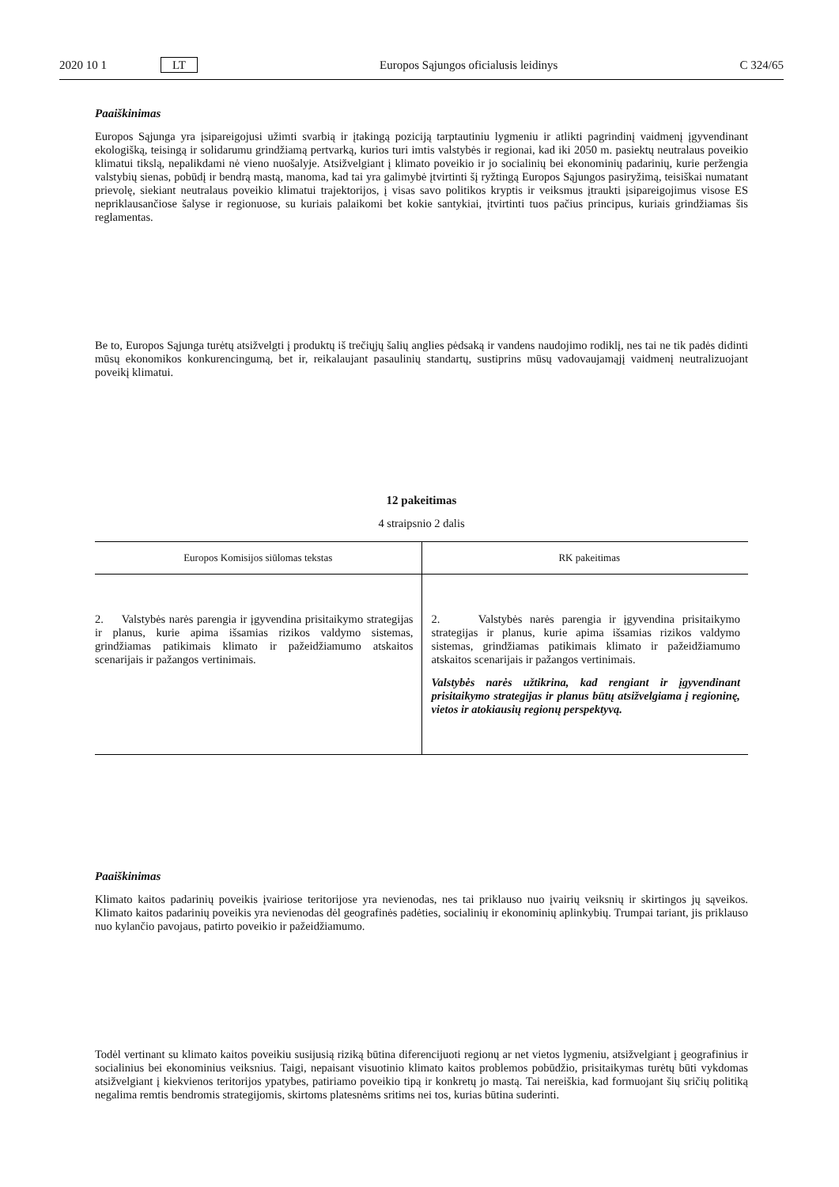2020 10 1 LT Europos Sąjungos oficialusis leidinys C 324/65
Paaiškinimas
Europos Sąjunga yra įsipareigojusi užimti svarbią ir įtakingą poziciją tarptautiniu lygmeniu ir atlikti pagrindinį vaidmenį įgyvendinant ekologišką, teisingą ir solidarumu grindžiamą pertvarką, kurios turi imtis valstybės ir regionai, kad iki 2050 m. pasiektų neutralaus poveikio klimatui tikslą, nepalikdami nė vieno nuošalyje. Atsižvelgiant į klimato poveikio ir jo socialinių bei ekonominių padarinių, kurie peržengia valstybių sienas, pobūdį ir bendrą mastą, manoma, kad tai yra galimybė įtvirtinti šį ryžtingą Europos Sąjungos pasiryžimą, teisiškai numatant prievolę, siekiant neutralaus poveikio klimatui trajektorijos, į visas savo politikos kryptis ir veiksmus įtraukti įsipareigojimus visose ES nepriklausančiose šalyse ir regionuose, su kuriais palaikomi bet kokie santykiai, įtvirtinti tuos pačius principus, kuriais grindžiamas šis reglamentas.
Be to, Europos Sąjunga turėtų atsižvelgti į produktų iš trečiųjų šalių anglies pėdsaką ir vandens naudojimo rodiklį, nes tai ne tik padės didinti mūsų ekonomikos konkurencingumą, bet ir, reikalaujant pasaulinių standartų, sustiprins mūsų vadovaujamąjį vaidmenį neutralizuojant poveikį klimatui.
12 pakeitimas
4 straipsnio 2 dalis
| Europos Komisijos siūlomas tekstas | RK pakeitimas |
| --- | --- |
| 2. Valstybės narės parengia ir įgyvendina prisitaikymo strategijas ir planus, kurie apima išsamias rizikos valdymo sistemas, grindžiamas patikimais klimato ir pažeidžiamumo atskaitos scenarijais ir pažangos vertinimais. | 2. Valstybės narės parengia ir įgyvendina prisitaikymo strategijas ir planus, kurie apima išsamias rizikos valdymo sistemas, grindžiamas patikimais klimato ir pažeidžiamumo atskaitos scenarijais ir pažangos vertinimais. Valstybės narės užtikrina, kad rengiant ir įgyvendinant prisitaikymo strategijas ir planus būtų atsižvelgiama į regioninę, vietos ir atokiausių regionų perspektyvą. |
Paaiškinimas
Klimato kaitos padarinių poveikis įvairiose teritorijose yra nevienodas, nes tai priklauso nuo įvairių veiksnių ir skirtingos jų sąveikos. Klimato kaitos padarinių poveikis yra nevienodas dėl geografinės padėties, socialinių ir ekonominių aplinkybių. Trumpai tariant, jis priklauso nuo kylančio pavojaus, patirto poveikio ir pažeidžiamumo.
Todėl vertinant su klimato kaitos poveikiu susijusią riziką būtina diferencijuoti regionų ar net vietos lygmeniu, atsižvelgiant į geografinius ir socialinius bei ekonominius veiksnius. Taigi, nepaisant visuotinio klimato kaitos problemos pobūdžio, prisitaikymas turėtų būti vykdomas atsižvelgiant į kiekvienos teritorijos ypatybes, patiriamo poveikio tipą ir konkretų jo mastą. Tai nereiškia, kad formuojant šių sričių politiką negalima remtis bendromis strategijomis, skirtoms platesnėms sritims nei tos, kurias būtina suderinti.